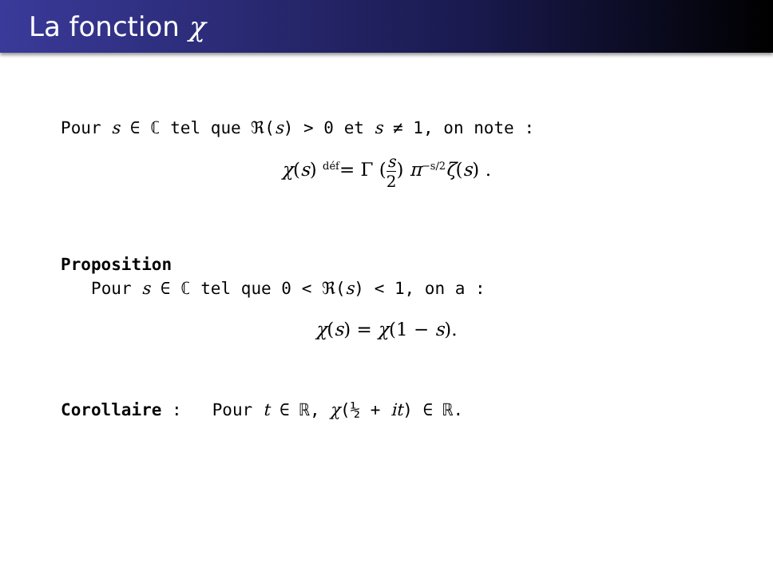La fonction χ
Pour s ∈ ℂ tel que ℜ(s) > 0 et s ≠ 1, on note :
χ(s) déf= Γ (s 2) π<sup>−s/2</sup>ζ(s) .
Proposition
Pour s ∈ ℂ tel que 0 < ℜ(s) < 1, on a :
χ(s) = χ(1 − s).
Corollaire : Pour t ∈ ℝ, χ(½ + it) ∈ ℝ.